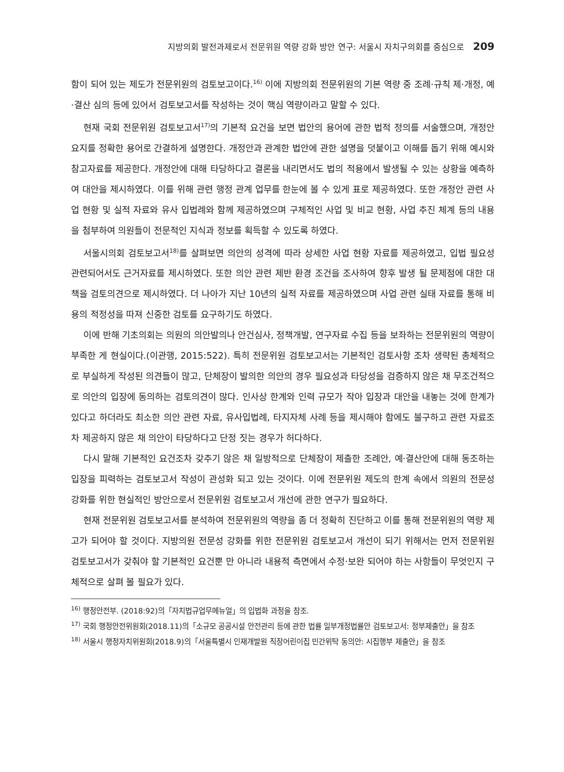지방의회 발전과제로서 전문위원 역량 강화 방안 연구: 서울시 자치구의회를 중심으로 209
함이 되어 있는 제도가 전문위원의 검토보고이다.<sup>16)</sup> 이에 지방의회 전문위원의 기본 역량 중 조례·규칙 제·개정, 예·결산 심의 등에 있어서 검토보고서를 작성하는 것이 핵심 역량이라고 말할 수 있다.
현재 국회 전문위원 검토보고서<sup>17)</sup>의 기본적 요건을 보면 법안의 용어에 관한 법적 정의를 서술했으며, 개정안 요지를 정확한 용어로 간결하게 설명한다. 개정안과 관계한 법안에 관한 설명을 덧붙이고 이해를 돕기 위해 예시와 참고자료를 제공한다. 개정안에 대해 타당하다고 결론을 내리면서도 법의 적용에서 발생될 수 있는 상황을 예측하여 대안을 제시하였다. 이를 위해 관련 행정 관계 업무를 한눈에 볼 수 있게 표로 제공하였다. 또한 개정안 관련 사업 현황 및 실적 자료와 유사 입법례와 함께 제공하였으며 구체적인 사업 및 비교 현황, 사업 추진 체계 등의 내용을 첨부하여 의원들이 전문적인 지식과 정보를 획득할 수 있도록 하였다.
서울시의회 검토보고서<sup>18)</sup>를 살펴보면 의안의 성격에 따라 상세한 사업 현황 자료를 제공하였고, 입법 필요성 관련되어서도 근거자료를 제시하였다. 또한 의안 관련 제반 환경 조건을 조사하여 향후 발생 될 문제점에 대한 대책을 검토의견으로 제시하였다. 더 나아가 지난 10년의 실적 자료를 제공하였으며 사업 관련 실태 자료를 통해 비용의 적정성을 따져 신중한 검토를 요구하기도 하였다.
이에 반해 기초의회는 의원의 의안발의나 안건심사, 정책개발, 연구자료 수집 등을 보좌하는 전문위원의 역량이 부족한 게 현실이다.(이관행, 2015:522). 특히 전문위원 검토보고서는 기본적인 검토사항 조차 생략된 총체적으로 부실하게 작성된 의견들이 많고, 단체장이 발의한 의안의 경우 필요성과 타당성을 검증하지 않은 채 무조건적으로 의안의 입장에 동의하는 검토의견이 많다. 인사상 한계와 인력 규모가 작아 입장과 대안을 내놓는 것에 한계가 있다고 하더라도 최소한 의안 관련 자료, 유사입법례, 타지자체 사례 등을 제시해야 함에도 불구하고 관련 자료조차 제공하지 않은 채 의안이 타당하다고 단정 짓는 경우가 허다하다.
다시 말해 기본적인 요건조차 갖추기 않은 채 일방적으로 단체장이 제출한 조례안, 예·결산안에 대해 동조하는 입장을 피력하는 검토보고서 작성이 관성화 되고 있는 것이다. 이에 전문위원 제도의 한계 속에서 의원의 전문성 강화를 위한 현실적인 방안으로서 전문위원 검토보고서 개선에 관한 연구가 필요하다.
현재 전문위원 검토보고서를 분석하여 전문위원의 역량을 좀 더 정확히 진단하고 이를 통해 전문위원의 역량 제고가 되어야 할 것이다. 지방의원 전문성 강화를 위한 전문위원 검토보고서 개선이 되기 위해서는 먼저 전문위원 검토보고서가 갖춰야 할 기본적인 요건뿐 만 아니라 내용적 측면에서 수정·보완 되어야 하는 사항들이 무엇인지 구체적으로 살펴 볼 필요가 있다.
<sup>16)</sup> 행정안전부. (2018:92)의「자치법규업무메뉴얼」의 입법화 과정을 참조.
<sup>17)</sup> 국회 행정안전위원회(2018.11)의「소규모 공공시설 안전관리 등에 관한 법률 일부개정법률안 검토보고서: 정부제출안」을 참조
<sup>18)</sup> 서울시 행정자치위원회(2018.9)의「서울특별시 인재개발원 직장어린이집 민간위탁 동의안: 시집행부 제출안」을 참조